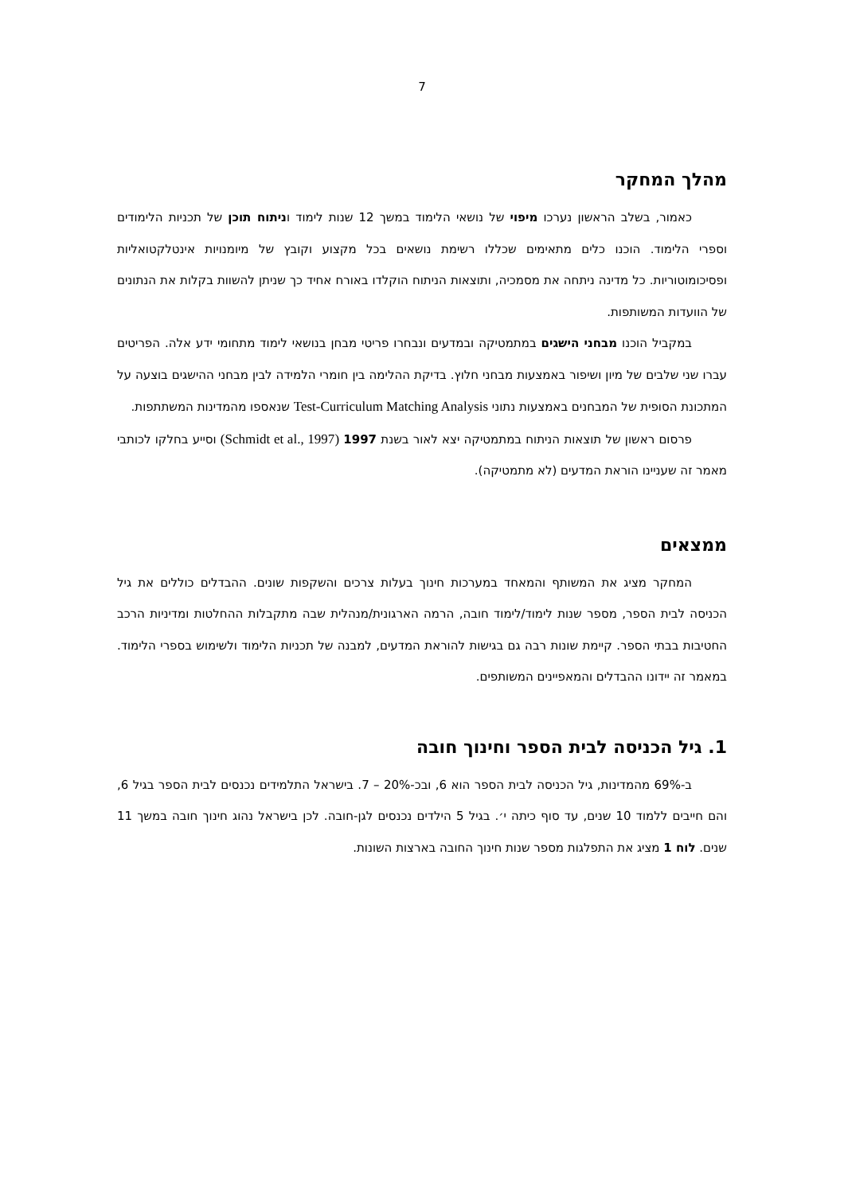7
מהלך המחקר
כאמור, בשלב הראשון נערכו מיפוי של נושאי הלימוד במשך 12 שנות לימוד וניתוח תוכן של תכניות הלימודים וספרי הלימוד. הוכנו כלים מתאימים שכללו רשימת נושאים בכל מקצוע וקובץ של מיומנויות אינטלקטואליות ופסיכומוטוריות. כל מדינה ניתחה את מסמכיה, ותוצאות הניתוח הוקלדו באורח אחיד כך שניתן להשוות בקלות את הנתונים של הוועדות המשותפות.
במקביל הוכנו מבחני הישגים במתמטיקה ובמדעים ונבחרו פריטי מבחן בנושאי לימוד מתחומי ידע אלה. הפריטים עברו שני שלבים של מיון ושיפור באמצעות מבחני חלוץ. בדיקת ההלימה בין חומרי הלמידה לבין מבחני ההישגים בוצעה על המתכונת הסופית של המבחנים באמצעות נתוני Test-Curriculum Matching Analysis שנאספו מהמדינות המשתתפות.
פרסום ראשון של תוצאות הניתוח במתמטיקה יצא לאור בשנת 1997 (Schmidt et al., 1997) וסייע בחלקו לכותבי מאמר זה שעניינו הוראת המדעים (לא מתמטיקה).
ממצאים
המחקר מציג את המשותף והמאחד במערכות חינוך בעלות צרכים והשקפות שונים. ההבדלים כוללים את גיל הכניסה לבית הספר, מספר שנות לימוד/לימוד חובה, הרמה הארגונית/מנהלית שבה מתקבלות ההחלטות ומדיניות הרכב החטיבות בבתי הספר. קיימת שונות רבה גם בגישות להוראת המדעים, למבנה של תכניות הלימוד ולשימוש בספרי הלימוד. במאמר זה יידונו ההבדלים והמאפיינים המשותפים.
1. גיל הכניסה לבית הספר וחינוך חובה
ב-69% מהמדינות, גיל הכניסה לבית הספר הוא 6, ובכ-20% – 7. בישראל התלמידים נכנסים לבית הספר בגיל 6, והם חייבים ללמוד 10 שנים, עד סוף כיתה י׳. בגיל 5 הילדים נכנסים לגן-חובה. לכן בישראל נהוג חינוך חובה במשך 11 שנים. לוח 1 מציג את התפלגות מספר שנות חינוך החובה בארצות השונות.